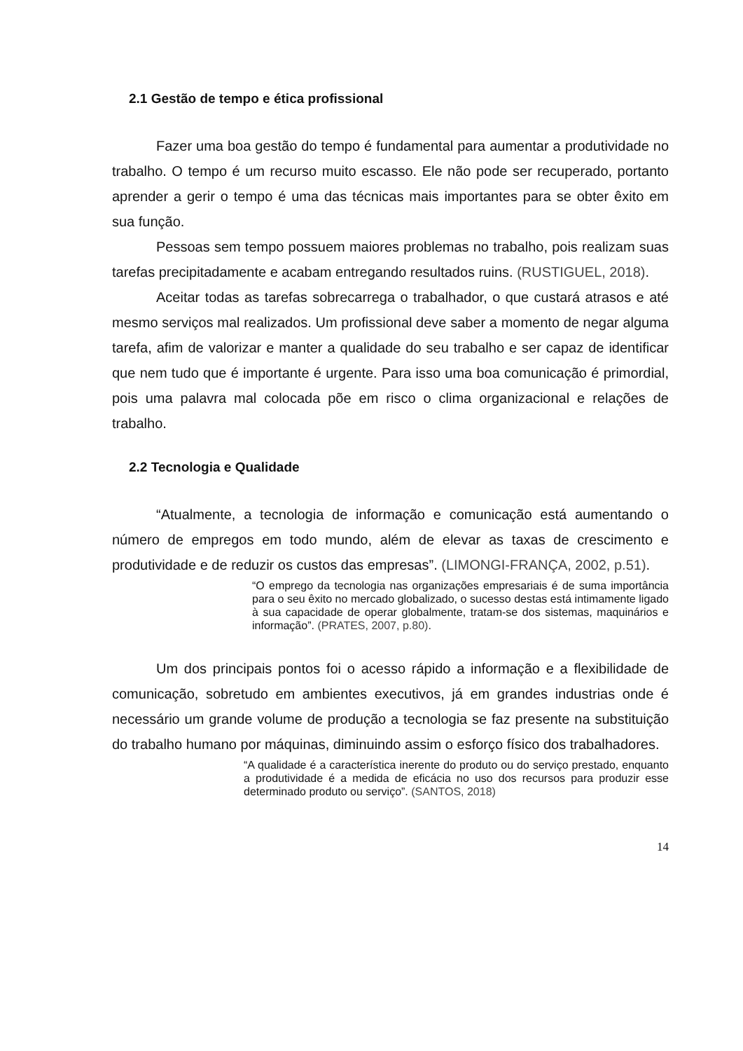2.1 Gestão de tempo e ética profissional
Fazer uma boa gestão do tempo é fundamental para aumentar a produtividade no trabalho. O tempo é um recurso muito escasso. Ele não pode ser recuperado, portanto aprender a gerir o tempo é uma das técnicas mais importantes para se obter êxito em sua função.
Pessoas sem tempo possuem maiores problemas no trabalho, pois realizam suas tarefas precipitadamente e acabam entregando resultados ruins. (RUSTIGUEL, 2018).
Aceitar todas as tarefas sobrecarrega o trabalhador, o que custará atrasos e até mesmo serviços mal realizados. Um profissional deve saber a momento de negar alguma tarefa, afim de valorizar e manter a qualidade do seu trabalho e ser capaz de identificar que nem tudo que é importante é urgente. Para isso uma boa comunicação é primordial, pois uma palavra mal colocada põe em risco o clima organizacional e relações de trabalho.
2.2 Tecnologia e Qualidade
“Atualmente, a tecnologia de informação e comunicação está aumentando o número de empregos em todo mundo, além de elevar as taxas de crescimento e produtividade e de reduzir os custos das empresas”. (LIMONGI-FRANÇA, 2002, p.51).
“O emprego da tecnologia nas organizações empresariais é de suma importância para o seu êxito no mercado globalizado, o sucesso destas está intimamente ligado à sua capacidade de operar globalmente, tratam-se dos sistemas, maquinários e informação”. (PRATES, 2007, p.80).
Um dos principais pontos foi o acesso rápido a informação e a flexibilidade de comunicação, sobretudo em ambientes executivos, já em grandes industrias onde é necessário um grande volume de produção a tecnologia se faz presente na substituição do trabalho humano por máquinas, diminuindo assim o esforço físico dos trabalhadores.
“A qualidade é a característica inerente do produto ou do serviço prestado, enquanto a produtividade é a medida de eficácia no uso dos recursos para produzir esse determinado produto ou serviço”. (SANTOS, 2018)
14